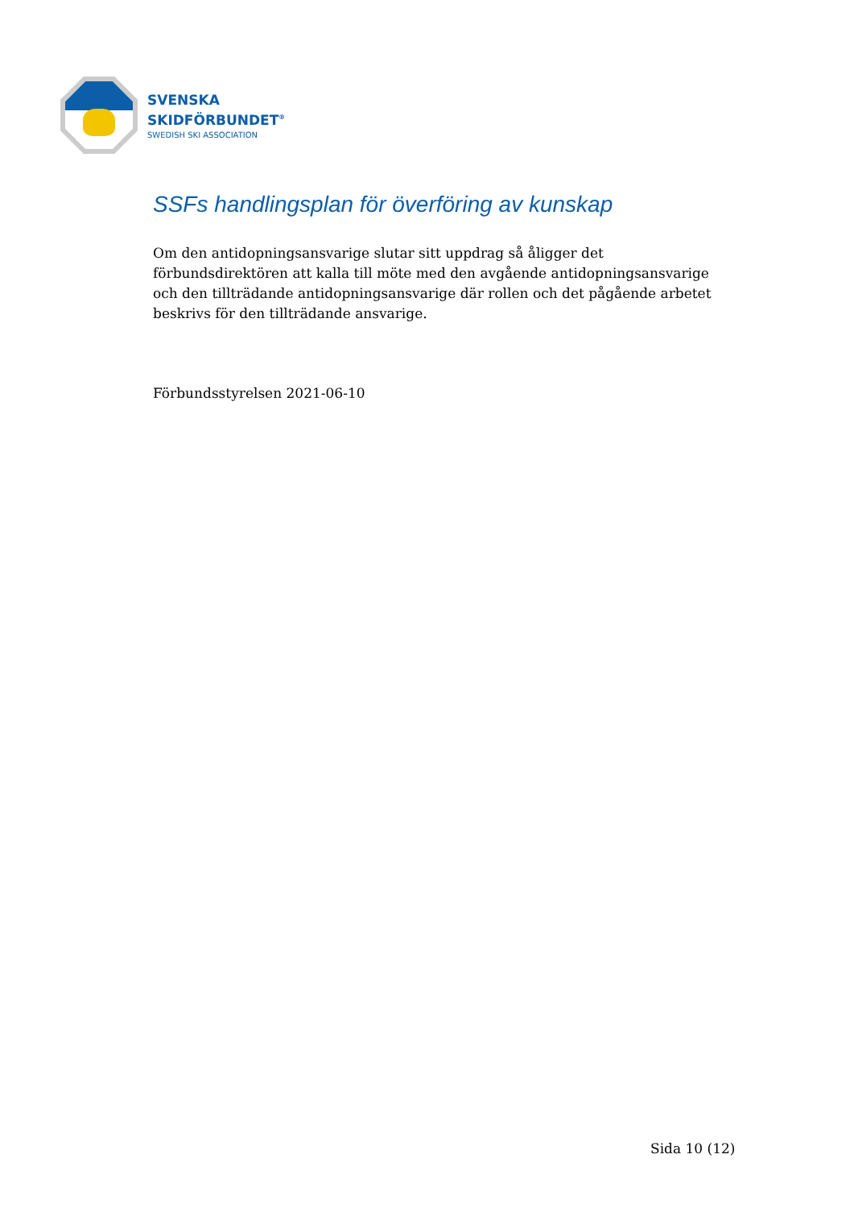SVENSKA
SKIDFÖRBUNDET<sup>®</sup>
SWEDISH SKI ASSOCIATION
SSFs handlingsplan för överföring av kunskap
Om den antidopningsansvarige slutar sitt uppdrag så åligger det förbundsdirektören att kalla till möte med den avgående antidopningsansvarige och den tillträdande antidopningsansvarige där rollen och det pågående arbetet beskrivs för den tillträdande ansvarige.
Förbundsstyrelsen 2021-06-10
Sida 10 (12)